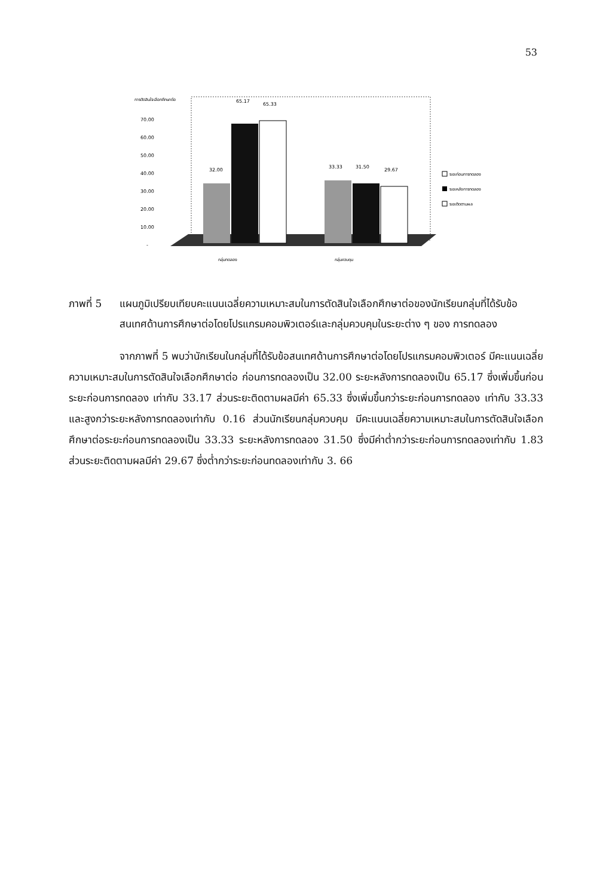53
การตัดสินใจเลือกศึกษาต่อ
70.00
60.00
50.00
40.00
30.00
20.00
10.00
-
32.00
65.17
65.33
33.33
31.50
29.67
กลุ่มทดลอง
กลุ่มควบคุม
ระยะก่อนการทดลอง
ระยะหลังการทดลอง
ระยะติดตามผล
ภาพที่ 5 แผนภูมิเปรียบเทียบคะแนนเฉลี่ยความเหมาะสมในการตัดสินใจเลือกศึกษาต่อของนักเรียนกลุ่มที่ได้รับข้อสนเทศด้านการศึกษาต่อโดยโปรแกรมคอมพิวเตอร์และกลุ่มควบคุมในระยะต่าง ๆ ของ การทดลอง
จากภาพที่ 5 พบว่านักเรียนในกลุ่มที่ได้รับข้อสนเทศด้านการศึกษาต่อโดยโปรแกรมคอมพิวเตอร์ มีคะแนนเฉลี่ยความเหมาะสมในการตัดสินใจเลือกศึกษาต่อ ก่อนการทดลองเป็น 32.00 ระยะหลังการทดลองเป็น 65.17 ซึ่งเพิ่มขึ้นก่อนระยะก่อนการทดลอง เท่ากับ 33.17 ส่วนระยะติดตามผลมีค่า 65.33 ซึ่งเพิ่มขึ้นกว่าระยะก่อนการทดลอง เท่ากับ 33.33 และสูงกว่าระยะหลังการทดลองเท่ากับ 0.16 ส่วนนักเรียนกลุ่มควบคุม มีคะแนนเฉลี่ยความเหมาะสมในการตัดสินใจเลือกศึกษาต่อระยะก่อนการทดลองเป็น 33.33 ระยะหลังการทดลอง 31.50 ซึ่งมีค่าต่ำกว่าระยะก่อนการทดลองเท่ากับ 1.83 ส่วนระยะติดตามผลมีค่า 29.67 ซึ่งต่ำกว่าระยะก่อนทดลองเท่ากับ 3. 66